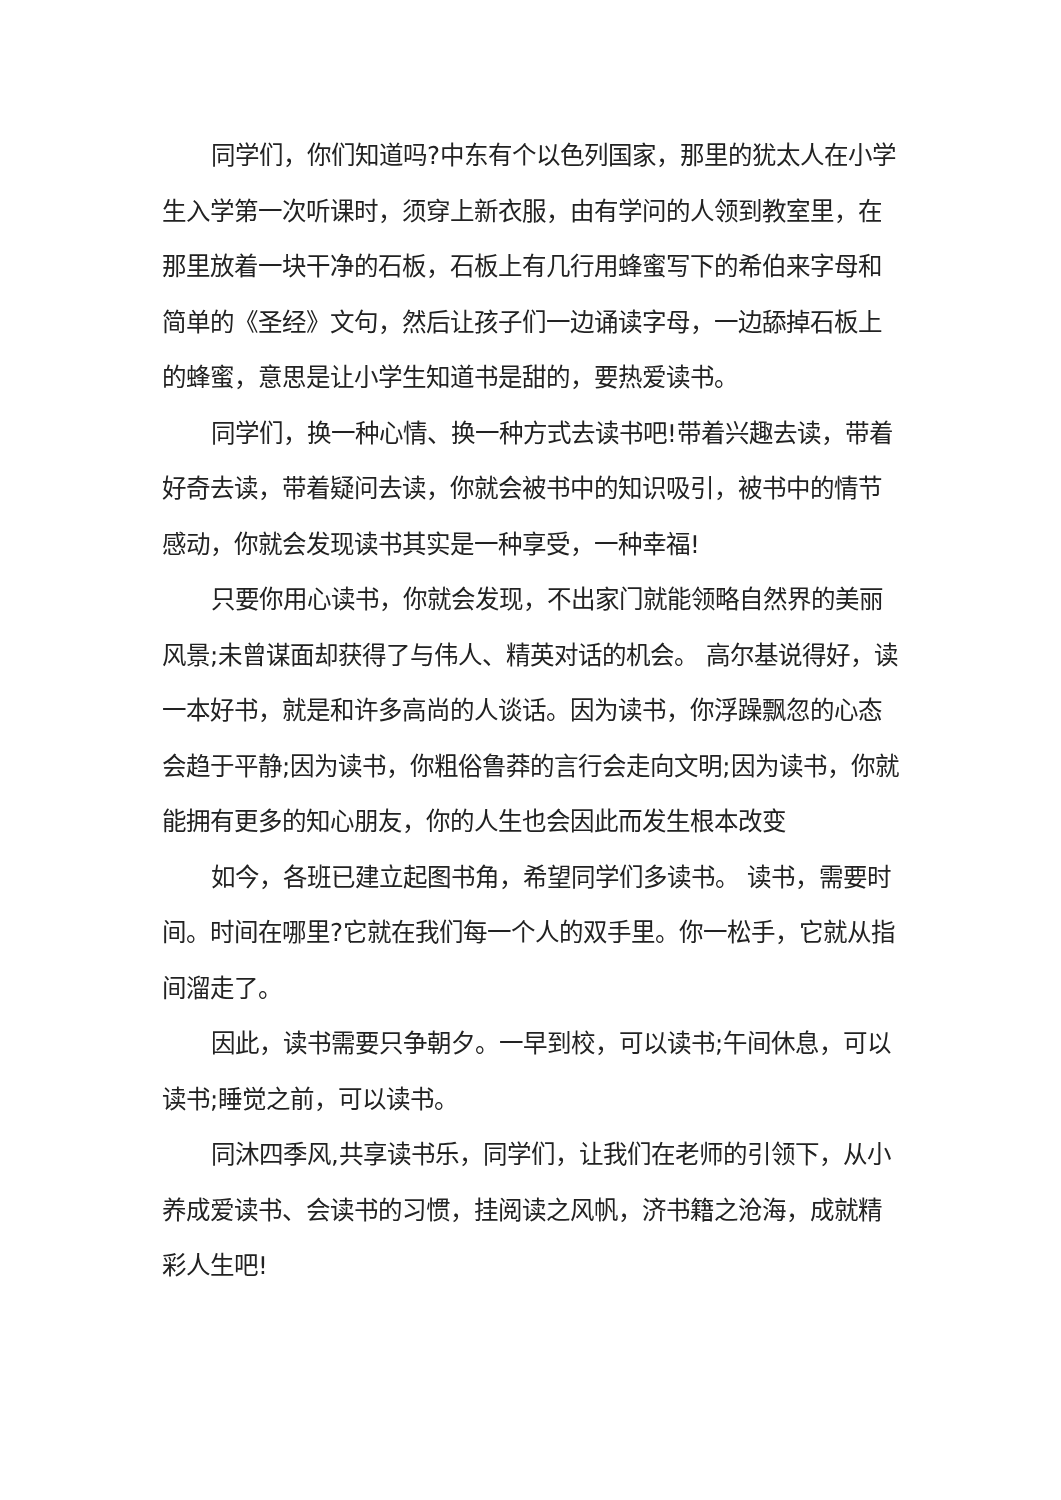同学们，你们知道吗?中东有个以色列国家，那里的犹太人在小学生入学第一次听课时，须穿上新衣服，由有学问的人领到教室里，在那里放着一块干净的石板，石板上有几行用蜂蜜写下的希伯来字母和简单的《圣经》文句，然后让孩子们一边诵读字母，一边舔掉石板上的蜂蜜，意思是让小学生知道书是甜的，要热爱读书。
同学们，换一种心情、换一种方式去读书吧!带着兴趣去读，带着好奇去读，带着疑问去读，你就会被书中的知识吸引，被书中的情节感动，你就会发现读书其实是一种享受，一种幸福!
只要你用心读书，你就会发现，不出家门就能领略自然界的美丽风景;未曾谋面却获得了与伟人、精英对话的机会。 高尔基说得好，读一本好书，就是和许多高尚的人谈话。因为读书，你浮躁飘忽的心态会趋于平静;因为读书，你粗俗鲁莽的言行会走向文明;因为读书，你就能拥有更多的知心朋友，你的人生也会因此而发生根本改变
如今，各班已建立起图书角，希望同学们多读书。 读书，需要时间。时间在哪里?它就在我们每一个人的双手里。你一松手，它就从指间溜走了。
因此，读书需要只争朝夕。一早到校，可以读书;午间休息，可以读书;睡觉之前，可以读书。
同沐四季风,共享读书乐，同学们，让我们在老师的引领下，从小养成爱读书、会读书的习惯，挂阅读之风帆，济书籍之沧海，成就精彩人生吧!